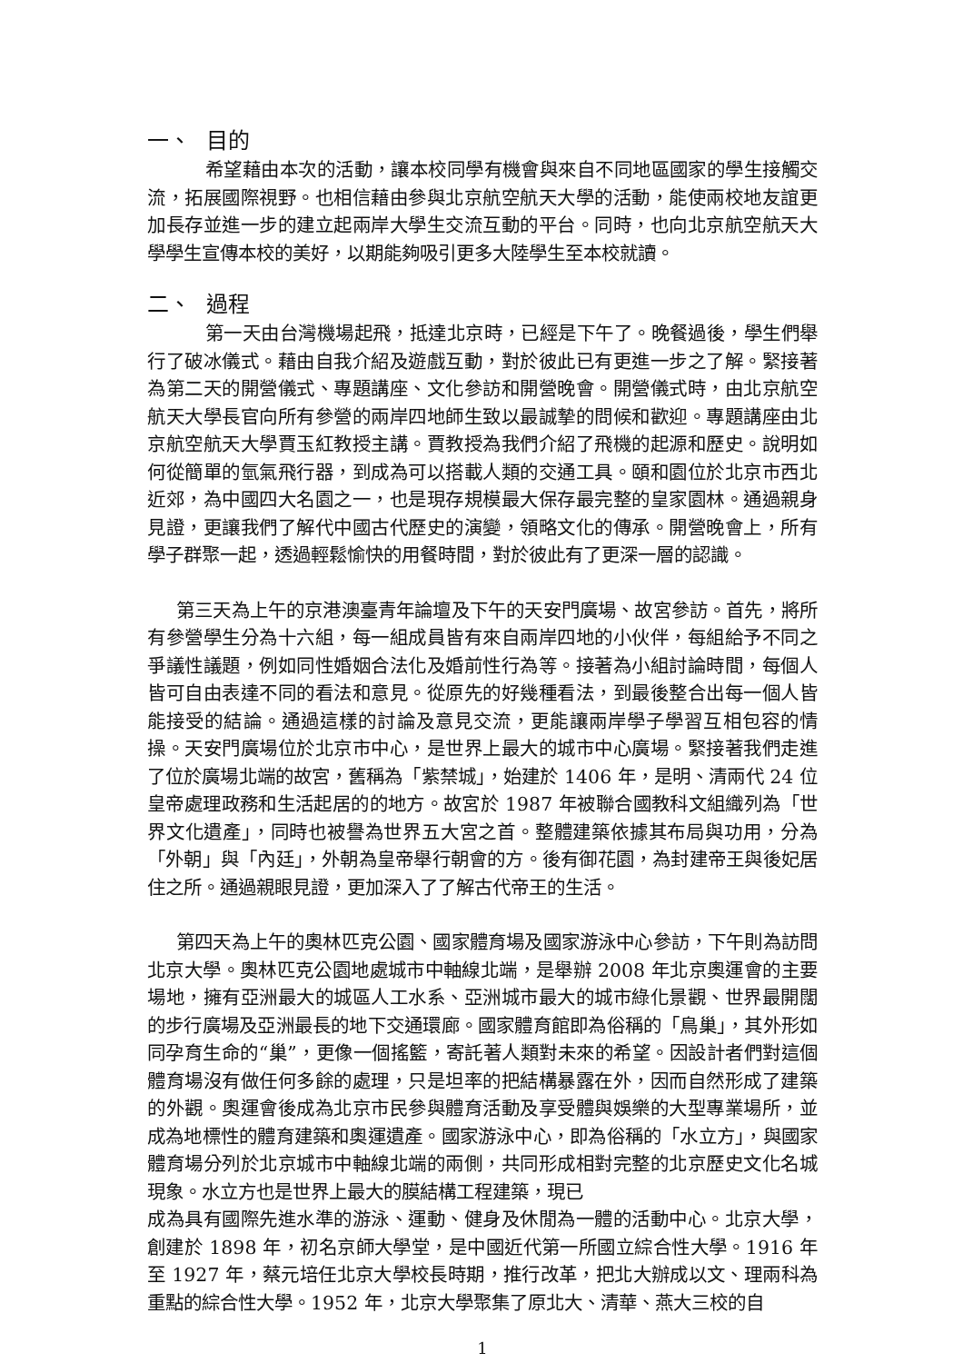一、 目的
希望藉由本次的活動，讓本校同學有機會與來自不同地區國家的學生接觸交流，拓展國際視野。也相信藉由參與北京航空航天大學的活動，能使兩校地友誼更加長存並進一步的建立起兩岸大學生交流互動的平台。同時，也向北京航空航天大學學生宣傳本校的美好，以期能夠吸引更多大陸學生至本校就讀。
二、 過程
第一天由台灣機場起飛，抵達北京時，已經是下午了。晚餐過後，學生們舉行了破冰儀式。藉由自我介紹及遊戲互動，對於彼此已有更進一步之了解。緊接著為第二天的開營儀式、專題講座、文化參訪和開營晚會。開營儀式時，由北京航空航天大學長官向所有參營的兩岸四地師生致以最誠摯的問候和歡迎。專題講座由北京航空航天大學賈玉紅教授主講。賈教授為我們介紹了飛機的起源和歷史。說明如何從簡單的氫氣飛行器，到成為可以搭載人類的交通工具。頤和園位於北京市西北近郊，為中國四大名園之一，也是現存規模最大保存最完整的皇家園林。通過親身見證，更讓我們了解代中國古代歷史的演變，領略文化的傳承。開營晚會上，所有學子群聚一起，透過輕鬆愉快的用餐時間，對於彼此有了更深一層的認識。
第三天為上午的京港澳臺青年論壇及下午的天安門廣場、故宮參訪。首先，將所有參營學生分為十六組，每一組成員皆有來自兩岸四地的小伙伴，每組給予不同之爭議性議題，例如同性婚姻合法化及婚前性行為等。接著為小組討論時間，每個人皆可自由表達不同的看法和意見。從原先的好幾種看法，到最後整合出每一個人皆能接受的結論。通過這樣的討論及意見交流，更能讓兩岸學子學習互相包容的情操。天安門廣場位於北京市中心，是世界上最大的城市中心廣場。緊接著我們走進了位於廣場北端的故宮，舊稱為「紫禁城」，始建於 1406 年，是明、清兩代 24 位皇帝處理政務和生活起居的的地方。故宮於 1987 年被聯合國教科文組織列為「世界文化遺產」，同時也被譽為世界五大宮之首。整體建築依據其布局與功用，分為「外朝」與「內廷」，外朝為皇帝舉行朝會的方。後有御花園，為封建帝王與後妃居住之所。通過親眼見證，更加深入了了解古代帝王的生活。
第四天為上午的奧林匹克公園、國家體育場及國家游泳中心參訪，下午則為訪問北京大學。奧林匹克公園地處城市中軸線北端，是舉辦 2008 年北京奧運會的主要場地，擁有亞洲最大的城區人工水系、亞洲城市最大的城市綠化景觀、世界最開闊的步行廣場及亞洲最長的地下交通環廊。國家體育館即為俗稱的「鳥巢」，其外形如同孕育生命的“巢”，更像一個搖籃，寄託著人類對未來的希望。因設計者們對這個體育場沒有做任何多餘的處理，只是坦率的把結構暴露在外，因而自然形成了建築的外觀。奧運會後成為北京市民參與體育活動及享受體與娛樂的大型專業場所，並成為地標性的體育建築和奧運遺產。國家游泳中心，即為俗稱的「水立方」，與國家體育場分列於北京城市中軸線北端的兩側，共同形成相對完整的北京歷史文化名城現象。水立方也是世界上最大的膜結構工程建築，現已
成為具有國際先進水準的游泳、運動、健身及休閒為一體的活動中心。北京大學，創建於 1898 年，初名京師大學堂，是中國近代第一所國立綜合性大學。1916 年至 1927 年，蔡元培任北京大學校長時期，推行改革，把北大辦成以文、理兩科為重點的綜合性大學。1952 年，北京大學聚集了原北大、清華、燕大三校的自
1